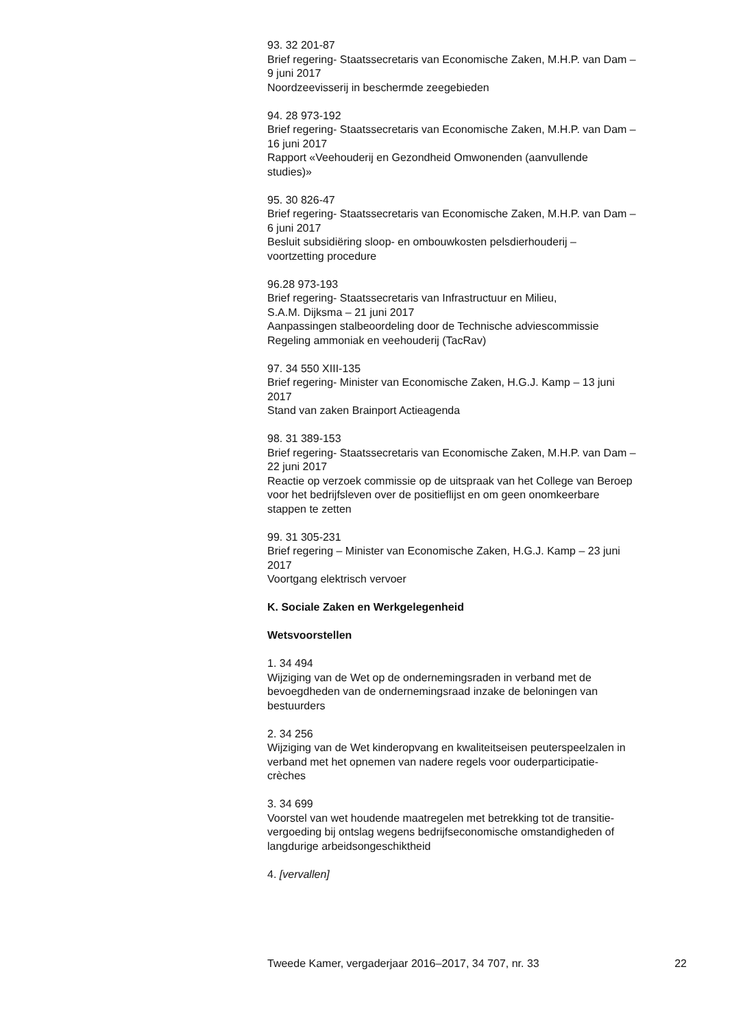93. 32 201-87
Brief regering- Staatssecretaris van Economische Zaken, M.H.P. van Dam –
9 juni 2017
Noordzeevisserij in beschermde zeegebieden
94. 28 973-192
Brief regering- Staatssecretaris van Economische Zaken, M.H.P. van Dam –
16 juni 2017
Rapport «Veehouderij en Gezondheid Omwonenden (aanvullende
studies)»
95. 30 826-47
Brief regering- Staatssecretaris van Economische Zaken, M.H.P. van Dam –
6 juni 2017
Besluit subsidiëring sloop- en ombouwkosten pelsdierhouderij –
voortzetting procedure
96.28 973-193
Brief regering- Staatssecretaris van Infrastructuur en Milieu,
S.A.M. Dijksma – 21 juni 2017
Aanpassingen stalbeoordeling door de Technische adviescommissie
Regeling ammoniak en veehouderij (TacRav)
97. 34 550 XIII-135
Brief regering- Minister van Economische Zaken, H.G.J. Kamp – 13 juni
2017
Stand van zaken Brainport Actieagenda
98. 31 389-153
Brief regering- Staatssecretaris van Economische Zaken, M.H.P. van Dam –
22 juni 2017
Reactie op verzoek commissie op de uitspraak van het College van Beroep
voor het bedrijfsleven over de positieflijst en om geen onomkeerbare
stappen te zetten
99. 31 305-231
Brief regering – Minister van Economische Zaken, H.G.J. Kamp – 23 juni
2017
Voortgang elektrisch vervoer
K. Sociale Zaken en Werkgelegenheid
Wetsvoorstellen
1. 34 494
Wijziging van de Wet op de ondernemingsraden in verband met de
bevoegdheden van de ondernemingsraad inzake de beloningen van
bestuurders
2. 34 256
Wijziging van de Wet kinderopvang en kwaliteitseisen peuterspeelzalen in
verband met het opnemen van nadere regels voor ouderparticipatie-
crèches
3. 34 699
Voorstel van wet houdende maatregelen met betrekking tot de transitie-
vergoeding bij ontslag wegens bedrijfseconomische omstandigheden of
langdurige arbeidsongeschiktheid
4. [vervallen]
Tweede Kamer, vergaderjaar 2016–2017, 34 707, nr. 33 22